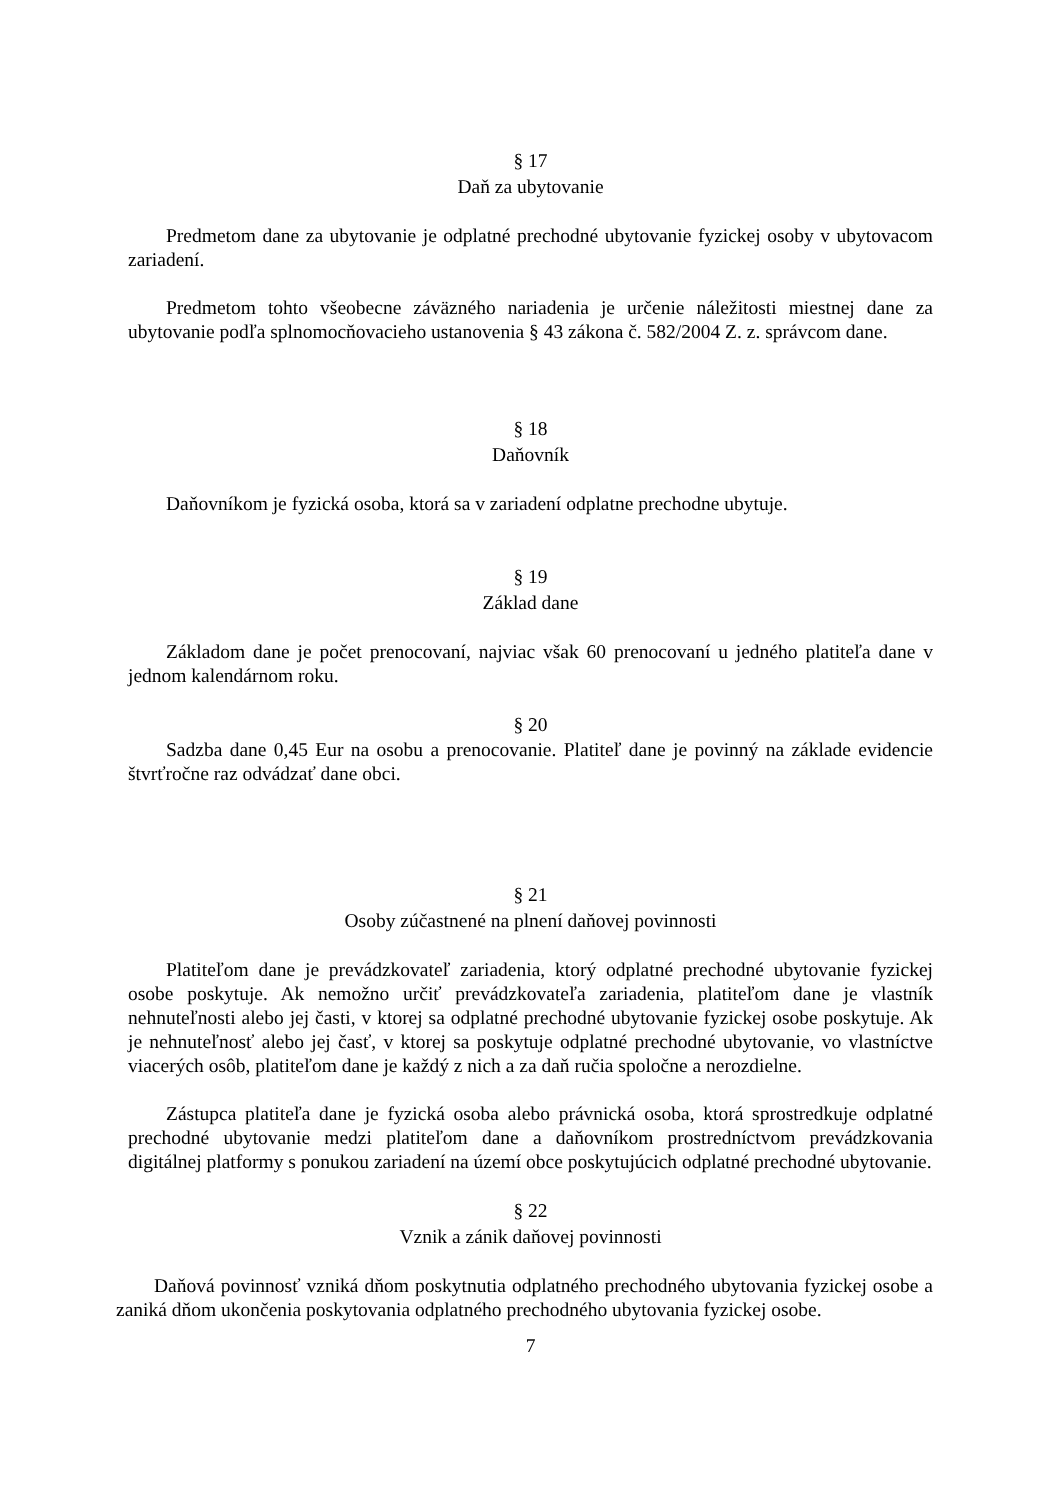§ 17
Daň za ubytovanie
Predmetom dane za ubytovanie je odplatné prechodné ubytovanie fyzickej osoby v ubytovacom zariadení.
Predmetom tohto všeobecne záväzného nariadenia je určenie náležitosti miestnej dane za ubytovanie podľa splnomocňovacieho ustanovenia § 43 zákona č. 582/2004 Z. z. správcom dane.
§ 18
Daňovník
Daňovníkom je fyzická osoba, ktorá sa v zariadení odplatne prechodne ubytuje.
§ 19
Základ dane
Základom dane je počet prenocovaní, najviac však 60 prenocovaní u jedného platiteľa dane v jednom kalendárnom roku.
§ 20
Sadzba dane 0,45 Eur na osobu a prenocovanie. Platiteľ dane je povinný na základe evidencie štvrťročne raz odvádzať dane obci.
§ 21
Osoby zúčastnené na plnení daňovej povinnosti
Platiteľom dane je prevádzkovateľ zariadenia, ktorý odplatné prechodné ubytovanie fyzickej osobe poskytuje. Ak nemožno určiť prevádzkovateľa zariadenia, platiteľom dane je vlastník nehnuteľnosti alebo jej časti, v ktorej sa odplatné prechodné ubytovanie fyzickej osobe poskytuje. Ak je nehnuteľnosť alebo jej časť, v ktorej sa poskytuje odplatné prechodné ubytovanie, vo vlastníctve viacerých osôb, platiteľom dane je každý z nich a za daň ručia spoločne a nerozdielne.
Zástupca platiteľa dane je fyzická osoba alebo právnická osoba, ktorá sprostredkuje odplatné prechodné ubytovanie medzi platiteľom dane a daňovníkom prostredníctvom prevádzkovania digitálnej platformy s ponukou zariadení na území obce poskytujúcich odplatné prechodné ubytovanie.
§ 22
Vznik a zánik daňovej povinnosti
Daňová povinnosť vzniká dňom poskytnutia odplatného prechodného ubytovania fyzickej osobe a zaniká dňom ukončenia poskytovania odplatného prechodného ubytovania fyzickej osobe.
7